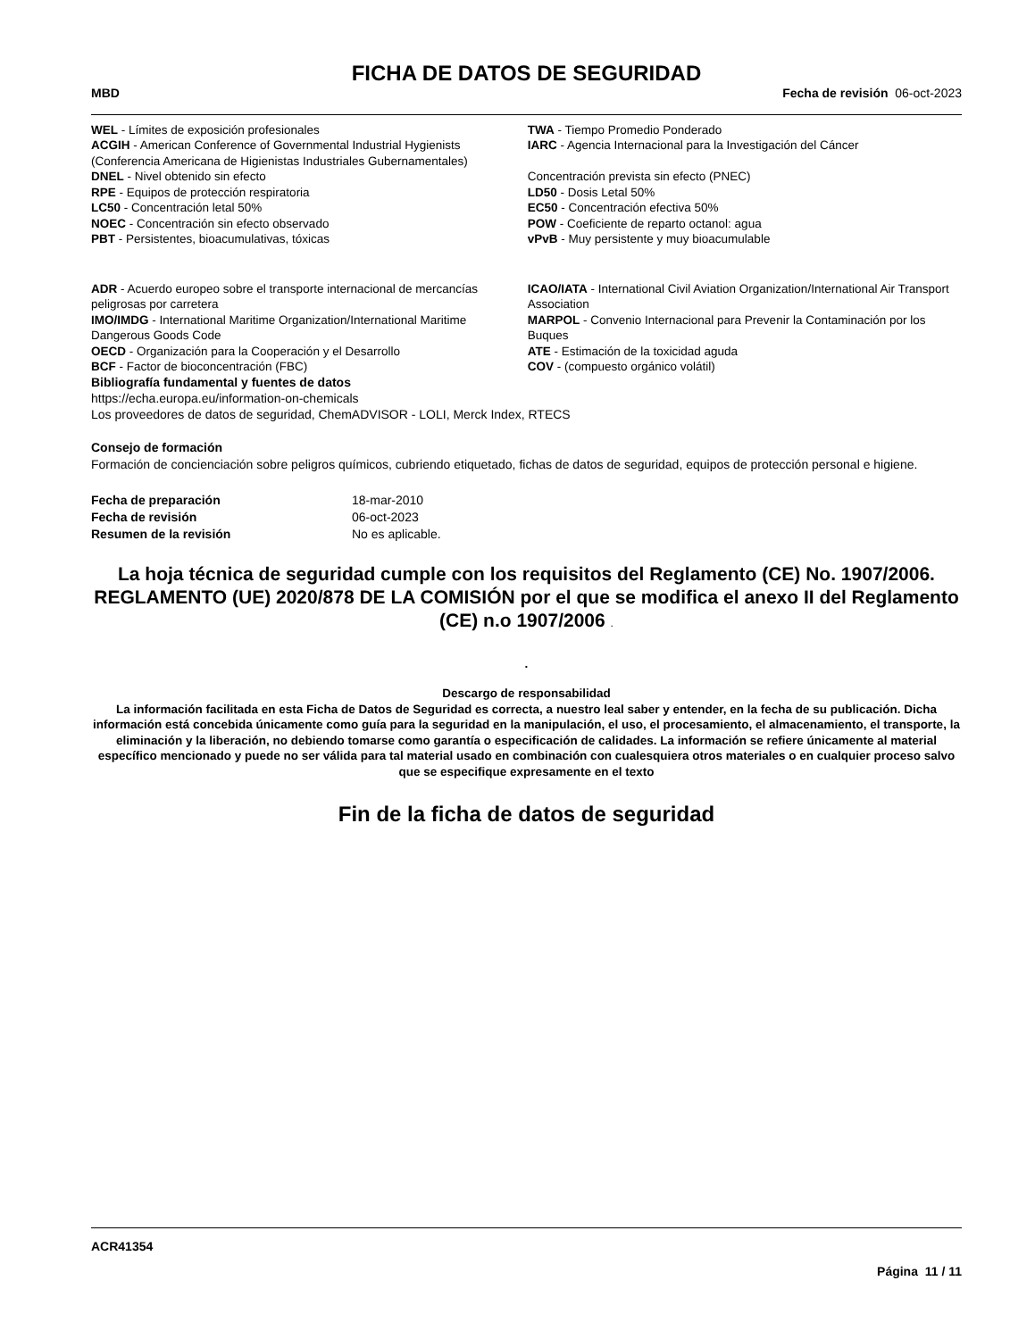FICHA DE DATOS DE SEGURIDAD
MBD Fecha de revisión 06-oct-2023
WEL - Límites de exposición profesionales
ACGIH - American Conference of Governmental Industrial Hygienists (Conferencia Americana de Higienistas Industriales Gubernamentales)
DNEL - Nivel obtenido sin efecto
RPE - Equipos de protección respiratoria
LC50 - Concentración letal 50%
NOEC - Concentración sin efecto observado
PBT - Persistentes, bioacumulativas, tóxicas
TWA - Tiempo Promedio Ponderado
IARC - Agencia Internacional para la Investigación del Cáncer
Concentración prevista sin efecto (PNEC)
LD50 - Dosis Letal 50%
EC50 - Concentración efectiva 50%
POW - Coeficiente de reparto octanol: agua
vPvB - Muy persistente y muy bioacumulable
ADR - Acuerdo europeo sobre el transporte internacional de mercancías peligrosas por carretera
IMO/IMDG - International Maritime Organization/International Maritime Dangerous Goods Code
OECD - Organización para la Cooperación y el Desarrollo
BCF - Factor de bioconcentración (FBC)
ICAO/IATA - International Civil Aviation Organization/International Air Transport Association
MARPOL - Convenio Internacional para Prevenir la Contaminación por los Buques
ATE - Estimación de la toxicidad aguda
COV - (compuesto orgánico volátil)
Bibliografía fundamental y fuentes de datos
https://echa.europa.eu/information-on-chemicals
Los proveedores de datos de seguridad, ChemADVISOR - LOLI, Merck Index, RTECS
Consejo de formación
Formación de concienciación sobre peligros químicos, cubriendo etiquetado, fichas de datos de seguridad, equipos de protección personal e higiene.
| Fecha de preparación | 18-mar-2010 |
| Fecha de revisión | 06-oct-2023 |
| Resumen de la revisión | No es aplicable. |
La hoja técnica de seguridad cumple con los requisitos del Reglamento (CE) No. 1907/2006. REGLAMENTO (UE) 2020/878 DE LA COMISIÓN por el que se modifica el anexo II del Reglamento (CE) n.o 1907/2006 .
.
Descargo de responsabilidad
La información facilitada en esta Ficha de Datos de Seguridad es correcta, a nuestro leal saber y entender, en la fecha de su publicación. Dicha información está concebida únicamente como guía para la seguridad en la manipulación, el uso, el procesamiento, el almacenamiento, el transporte, la eliminación y la liberación, no debiendo tomarse como garantía o especificación de calidades. La información se refiere únicamente al material específico mencionado y puede no ser válida para tal material usado en combinación con cualesquiera otros materiales o en cualquier proceso salvo que se especifique expresamente en el texto
Fin de la ficha de datos de seguridad
ACR41354
Página 11 / 11